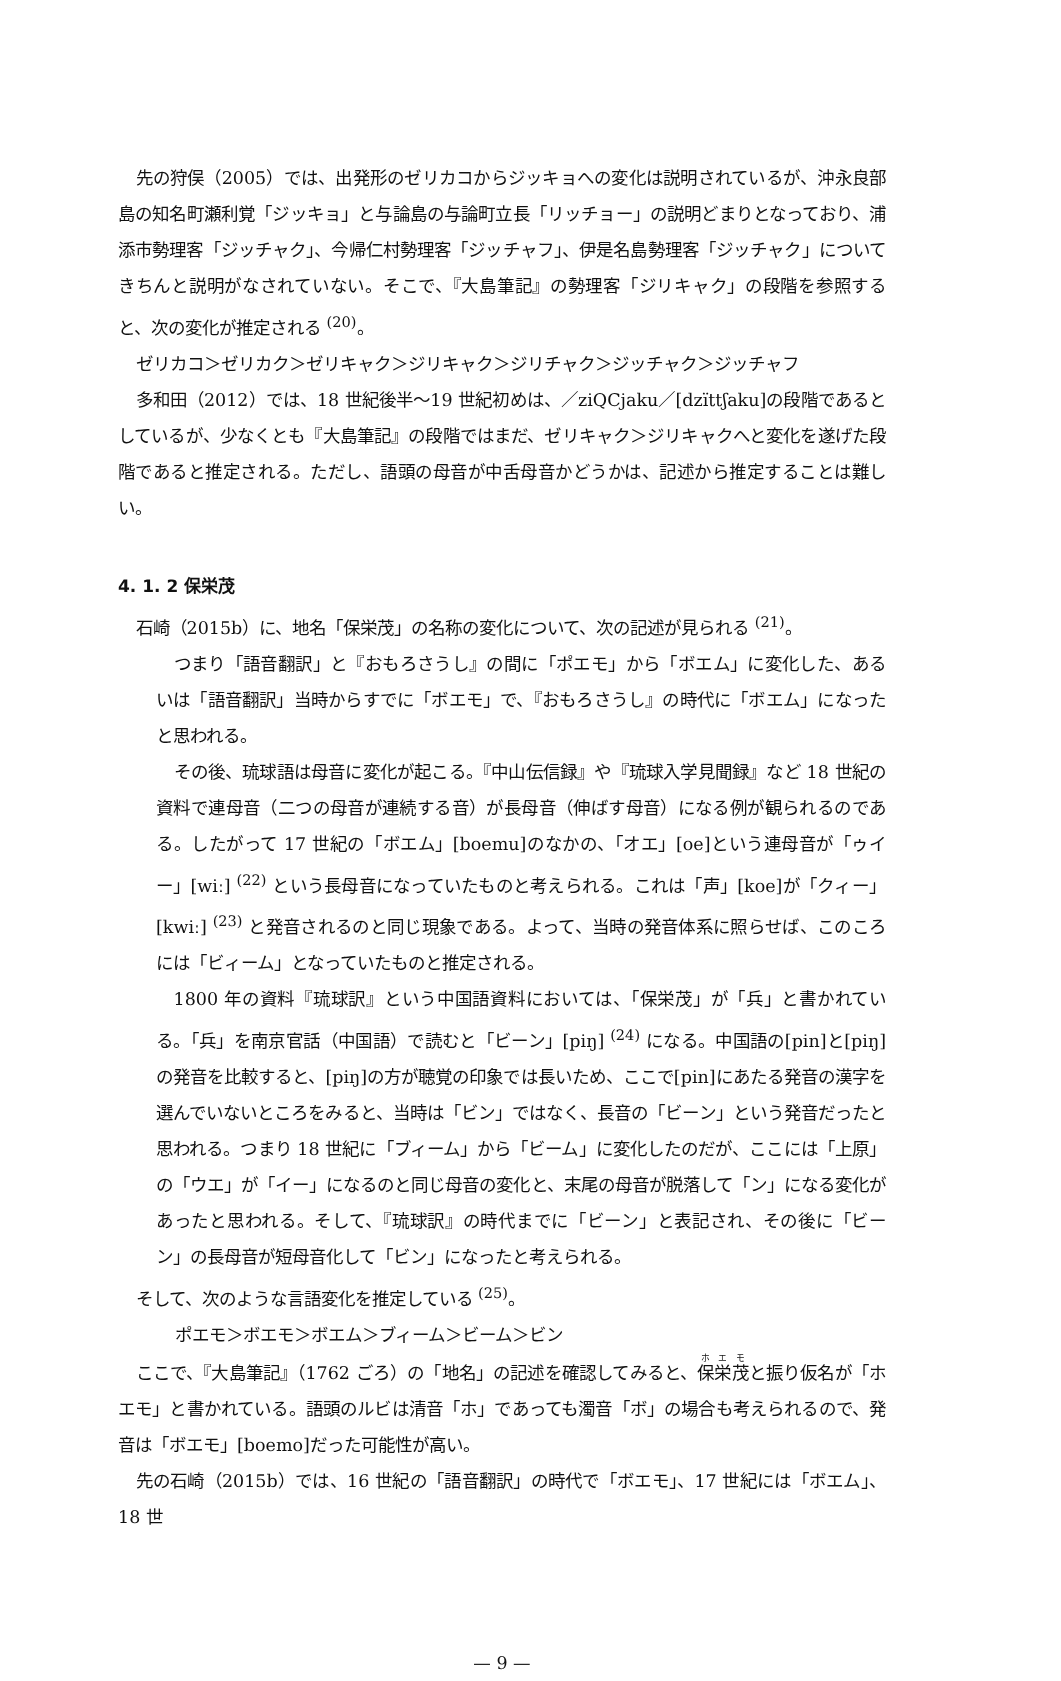先の狩俣（2005）では、出発形のゼリカコからジッキョへの変化は説明されているが、沖永良部島の知名町瀬利覚「ジッキョ」と与論島の与論町立長「リッチョー」の説明どまりとなっており、浦添市勢理客「ジッチャク」、今帰仁村勢理客「ジッチャフ」、伊是名島勢理客「ジッチャク」についてきちんと説明がなされていない。そこで、『大島筆記』の勢理客「ジリキャク」の段階を参照すると、次の変化が推定される <sup>(20)</sup>。
ゼリカコ＞ゼリカク＞ゼリキャク＞ジリキャク＞ジリチャク＞ジッチャク＞ジッチャフ
多和田（2012）では、18 世紀後半〜19 世紀初めは、／ziQCjaku／[dzïttʃaku]の段階であるとしているが、少なくとも『大島筆記』の段階ではまだ、ゼリキャク＞ジリキャクへと変化を遂げた段階であると推定される。ただし、語頭の母音が中舌母音かどうかは、記述から推定することは難しい。
4. 1. 2 保栄茂
石崎（2015b）に、地名「保栄茂」の名称の変化について、次の記述が見られる <sup>(21)</sup>。
つまり「語音翻訳」と『おもろさうし』の間に「ポエモ」から「ボエム」に変化した、あるいは「語音翻訳」当時からすでに「ボエモ」で、『おもろさうし』の時代に「ボエム」になったと思われる。
その後、琉球語は母音に変化が起こる。『中山伝信録』や『琉球入学見聞録』など 18 世紀の資料で連母音（二つの母音が連続する音）が長母音（伸ばす母音）になる例が観られるのである。したがって 17 世紀の「ボエム」[boemu]のなかの、「オエ」[oe]という連母音が「ゥイー」[wiː] <sup>(22)</sup> という長母音になっていたものと考えられる。これは「声」[koe]が「クィー」[kwiː] <sup>(23)</sup> と発音されるのと同じ現象である。よって、当時の発音体系に照らせば、このころには「ビィーム」となっていたものと推定される。
1800 年の資料『琉球訳』という中国語資料においては、「保栄茂」が「兵」と書かれている。「兵」を南京官話（中国語）で読むと「ビーン」[piŋ] <sup>(24)</sup> になる。中国語の[pin]と[piŋ]の発音を比較すると、[piŋ]の方が聴覚の印象では長いため、ここで[pin]にあたる発音の漢字を選んでいないところをみると、当時は「ビン」ではなく、長音の「ビーン」という発音だったと思われる。つまり 18 世紀に「ブィーム」から「ビーム」に変化したのだが、ここには「上原」の「ウエ」が「イー」になるのと同じ母音の変化と、末尾の母音が脱落して「ン」になる変化があったと思われる。そして、『琉球訳』の時代までに「ビーン」と表記され、その後に「ビーン」の長母音が短母音化して「ビン」になったと考えられる。
そして、次のような言語変化を推定している <sup>(25)</sup>。
ポエモ＞ボエモ＞ボエム＞ブィーム＞ビーム＞ビン
ここで、『大島筆記』（1762 ごろ）の「地名」の記述を確認してみると、保栄茂と振り仮名が「ホエモ」と書かれている。語頭のルビは清音「ホ」であっても濁音「ボ」の場合も考えられるので、発音は「ボエモ」[boemo]だった可能性が高い。
先の石崎（2015b）では、16 世紀の「語音翻訳」の時代で「ボエモ」、17 世紀には「ボエム」、18 世
— 9 —